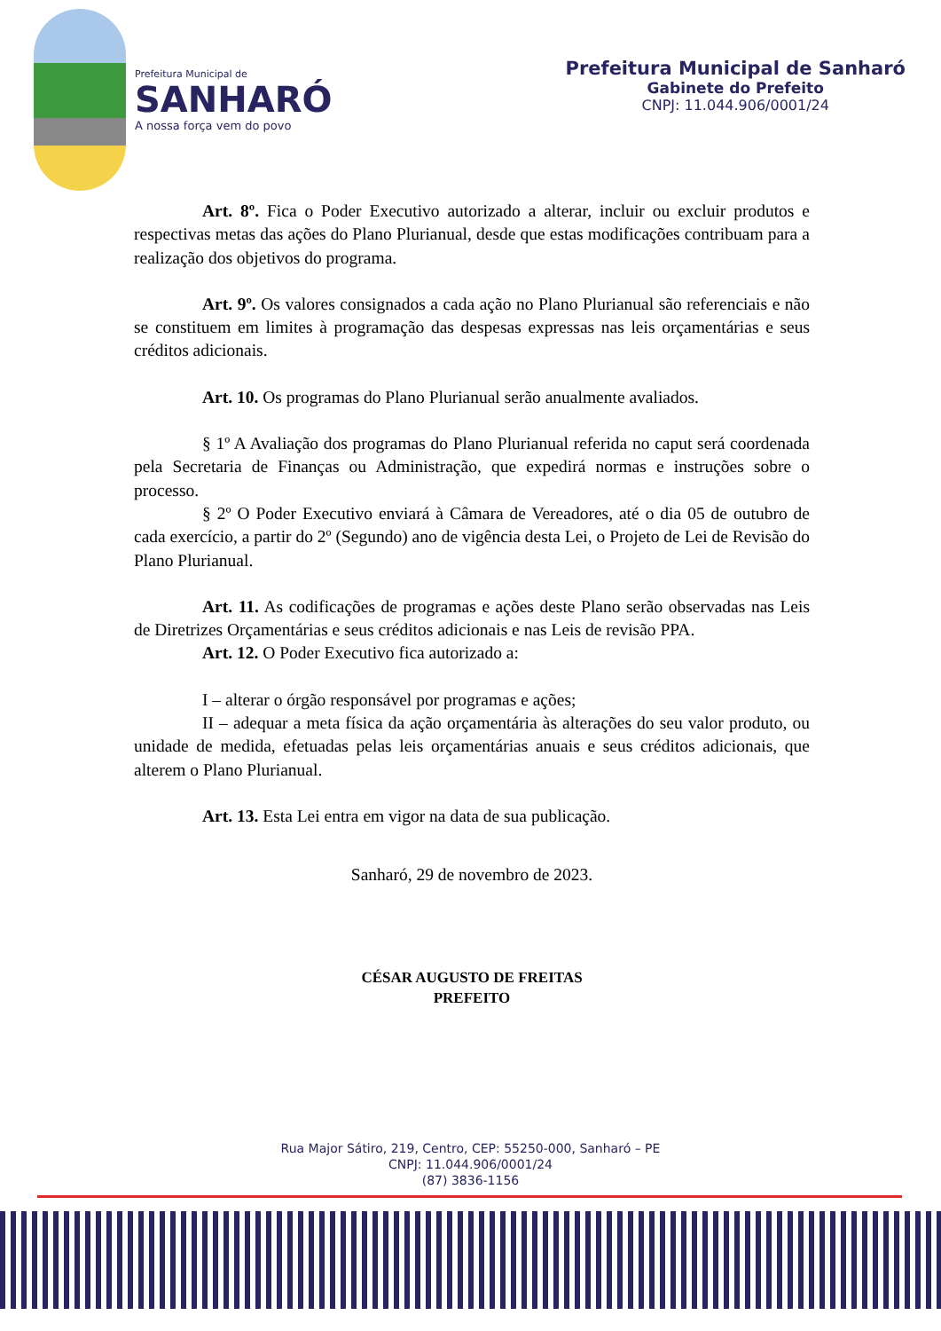Prefeitura Municipal de
SANHARÓ
A nossa força vem do povo
Prefeitura Municipal de Sanharó
Gabinete do Prefeito
CNPJ: 11.044.906/0001/24
Art. 8º. Fica o Poder Executivo autorizado a alterar, incluir ou excluir produtos e respectivas metas das ações do Plano Plurianual, desde que estas modificações contribuam para a realização dos objetivos do programa.
Art. 9º. Os valores consignados a cada ação no Plano Plurianual são referenciais e não se constituem em limites à programação das despesas expressas nas leis orçamentárias e seus créditos adicionais.
Art. 10. Os programas do Plano Plurianual serão anualmente avaliados.
§ 1º A Avaliação dos programas do Plano Plurianual referida no caput será coordenada pela Secretaria de Finanças ou Administração, que expedirá normas e instruções sobre o processo.
§ 2º O Poder Executivo enviará à Câmara de Vereadores, até o dia 05 de outubro de cada exercício, a partir do 2º (Segundo) ano de vigência desta Lei, o Projeto de Lei de Revisão do Plano Plurianual.
Art. 11. As codificações de programas e ações deste Plano serão observadas nas Leis de Diretrizes Orçamentárias e seus créditos adicionais e nas Leis de revisão PPA.
Art. 12. O Poder Executivo fica autorizado a:
I – alterar o órgão responsável por programas e ações;
II – adequar a meta física da ação orçamentária às alterações do seu valor produto, ou unidade de medida, efetuadas pelas leis orçamentárias anuais e seus créditos adicionais, que alterem o Plano Plurianual.
Art. 13. Esta Lei entra em vigor na data de sua publicação.
Sanharó, 29 de novembro de 2023.
CÉSAR AUGUSTO DE FREITAS
PREFEITO
Rua Major Sátiro, 219, Centro, CEP: 55250-000, Sanharó – PE
CNPJ: 11.044.906/0001/24
(87) 3836-1156